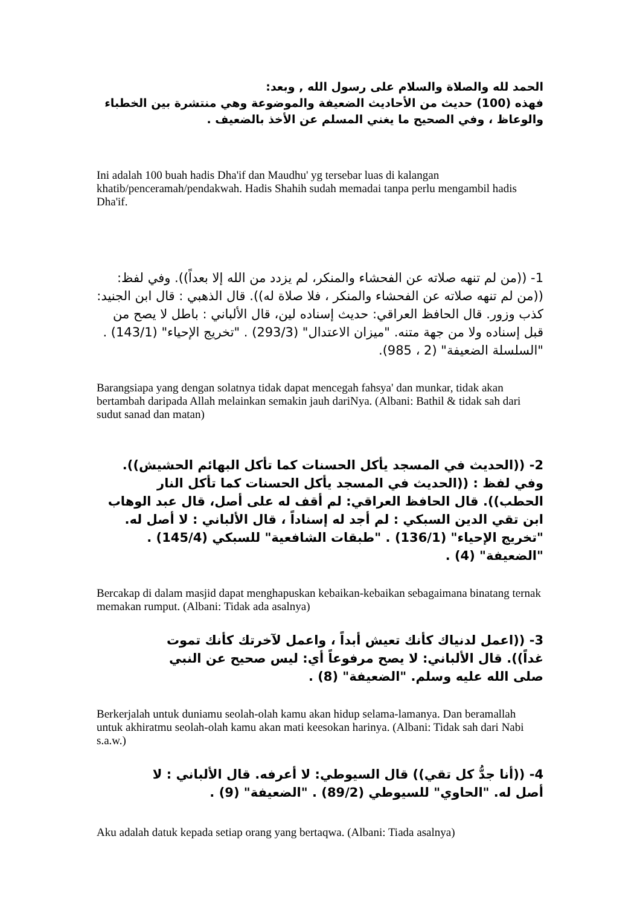الحمد لله والصلاة والسلام على رسول الله , وبعد:
فهذه (100) حديث من الأحاديث الضعيفة والموضوعة وهي منتشرة بين الخطباء والوعاظ ، وفي الصحيح ما يغني المسلم عن الأخذ بالضعيف .
Ini adalah 100 buah hadis Dha'if dan Maudhu' yg tersebar luas di kalangan khatib/penceramah/pendakwah. Hadis Shahih sudah memadai tanpa perlu mengambil hadis Dha'if.
1- ((من لم تنهه صلاته عن الفحشاء والمنكر، لم يزدد من الله إلا بعداً)). وفي لفظ: ((من لم تنهه صلاته عن الفحشاء والمنكر ، فلا صلاة له)). قال الذهبي : قال ابن الجنيد: كذب وزور. قال الحافظ العراقي: حديث إسناده لين، قال الألباني : باطل لا يصح من قبل إسناده ولا من جهة متنه. "ميزان الاعتدال" (293/3) . "تخريج الإحياء" (143/1) . "السلسلة الضعيفة" (2 ، 985).
Barangsiapa yang dengan solatnya tidak dapat mencegah fahsya' dan munkar, tidak akan bertambah daripada Allah melainkan semakin jauh dariNya. (Albani: Bathil & tidak sah dari sudut sanad dan matan)
2- ((الحديث في المسجد يأكل الحسنات كما تأكل البهائم الحشيش)). وفي لفظ : ((الحديث في المسجد يأكل الحسنات كما تأكل النار الحطب)). قال الحافظ العراقي: لم أقف له على أصل، قال عبد الوهاب ابن تقي الدين السبكي : لم أجد له إسناداً ، قال الألباني : لا أصل له. "تخريج الإحياء" (136/1) . "طبقات الشافعية" للسبكي (145/4) . "الضعيفة" (4) .
Bercakap di dalam masjid dapat menghapuskan kebaikan-kebaikan sebagaimana binatang ternak memakan rumput. (Albani: Tidak ada asalnya)
3- ((اعمل لدنياك كأنك تعيش أبداً ، واعمل لآخرتك كأنك تموت غداً)). قال الألباني: لا يصح مرفوعاً أي: ليس صحيح عن النبي صلى الله عليه وسلم. "الضعيفة" (8) .
Berkerjalah untuk duniamu seolah-olah kamu akan hidup selama-lamanya. Dan beramallah untuk akhiratmu seolah-olah kamu akan mati keesokan harinya. (Albani: Tidak sah dari Nabi s.a.w.)
4- ((أنا جدُّ كل تقي)) قال السيوطي: لا أعرفه. قال الألباني : لا أصل له. "الحاوي" للسيوطي (89/2) . "الضعيفة" (9) .
Aku adalah datuk kepada setiap orang yang bertaqwa. (Albani: Tiada asalnya)